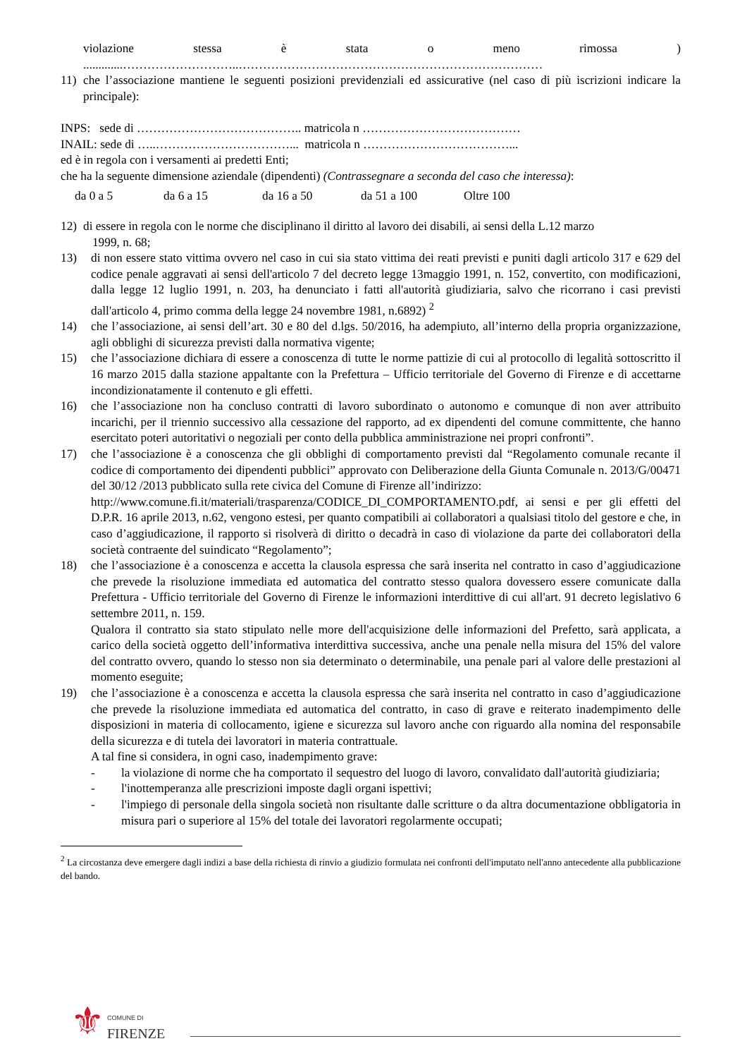violazione stessa è stata o meno rimossa)
.............………………………..…………………………………………………………………
11) che l’associazione mantiene le seguenti posizioni previdenziali ed assicurative (nel caso di più iscrizioni indicare la principale):
INPS: sede di ………………………………….. matricola n …………………………………
INAIL: sede di …..……………………………... matricola n ………………………………...
ed è in regola con i versamenti ai predetti Enti;
che ha la seguente dimensione aziendale (dipendenti) (Contrassegnare a seconda del caso che interessa):
da 0 a 5 da 6 a 15 da 16 a 50 da 51 a 100 Oltre 100
12) di essere in regola con le norme che disciplinano il diritto al lavoro dei disabili, ai sensi della L.12 marzo
1999, n. 68;
13) di non essere stato vittima ovvero nel caso in cui sia stato vittima dei reati previsti e puniti dagli articolo 317 e 629 del codice penale aggravati ai sensi dell'articolo 7 del decreto legge 13maggio 1991, n. 152, convertito, con modificazioni, dalla legge 12 luglio 1991, n. 203, ha denunciato i fatti all'autorità giudiziaria, salvo che ricorrano i casi previsti dall'articolo 4, primo comma della legge 24 novembre 1981, n.6892) <sup>2</sup>
14) che l’associazione, ai sensi dell’art. 30 e 80 del d.lgs. 50/2016, ha adempiuto, all’interno della propria organizzazione, agli obblighi di sicurezza previsti dalla normativa vigente;
15) che l’associazione dichiara di essere a conoscenza di tutte le norme pattizie di cui al protocollo di legalità sottoscritto il 16 marzo 2015 dalla stazione appaltante con la Prefettura – Ufficio territoriale del Governo di Firenze e di accettarne incondizionatamente il contenuto e gli effetti.
16) che l’associazione non ha concluso contratti di lavoro subordinato o autonomo e comunque di non aver attribuito incarichi, per il triennio successivo alla cessazione del rapporto, ad ex dipendenti del comune committente, che hanno esercitato poteri autoritativi o negoziali per conto della pubblica amministrazione nei propri confronti”.
17) che l’associazione è a conoscenza che gli obblighi di comportamento previsti dal “Regolamento comunale recante il codice di comportamento dei dipendenti pubblici” approvato con Deliberazione della Giunta Comunale n. 2013/G/00471 del 30/12 /2013 pubblicato sulla rete civica del Comune di Firenze all’indirizzo:
http://www.comune.fi.it/materiali/trasparenza/CODICE_DI_COMPORTAMENTO.pdf, ai sensi e per gli effetti del D.P.R. 16 aprile 2013, n.62, vengono estesi, per quanto compatibili ai collaboratori a qualsiasi titolo del gestore e che, in caso d’aggiudicazione, il rapporto si risolverà di diritto o decadrà in caso di violazione da parte dei collaboratori della società contraente del suindicato “Regolamento”;
18) che l’associazione è a conoscenza e accetta la clausola espressa che sarà inserita nel contratto in caso d’aggiudicazione che prevede la risoluzione immediata ed automatica del contratto stesso qualora dovessero essere comunicate dalla Prefettura - Ufficio territoriale del Governo di Firenze le informazioni interdittive di cui all'art. 91 decreto legislativo 6 settembre 2011, n. 159.
Qualora il contratto sia stato stipulato nelle more dell'acquisizione delle informazioni del Prefetto, sarà applicata, a carico della società oggetto dell’informativa interdittiva successiva, anche una penale nella misura del 15% del valore del contratto ovvero, quando lo stesso non sia determinato o determinabile, una penale pari al valore delle prestazioni al momento eseguite;
19) che l’associazione è a conoscenza e accetta la clausola espressa che sarà inserita nel contratto in caso d’aggiudicazione che prevede la risoluzione immediata ed automatica del contratto, in caso di grave e reiterato inadempimento delle disposizioni in materia di collocamento, igiene e sicurezza sul lavoro anche con riguardo alla nomina del responsabile della sicurezza e di tutela dei lavoratori in materia contrattuale.
A tal fine si considera, in ogni caso, inadempimento grave:
- la violazione di norme che ha comportato il sequestro del luogo di lavoro, convalidato dall'autorità giudiziaria;
- l'inottemperanza alle prescrizioni imposte dagli organi ispettivi;
- l'impiego di personale della singola società non risultante dalle scritture o da altra documentazione obbligatoria in misura pari o superiore al 15% del totale dei lavoratori regolarmente occupati;
<sup>2</sup> La circostanza deve emergere dagli indizi a base della richiesta di rinvio a giudizio formulata nei confronti dell'imputato nell'anno antecedente alla pubblicazione del bando.
⚜ COMUNE DI
FIRENZE